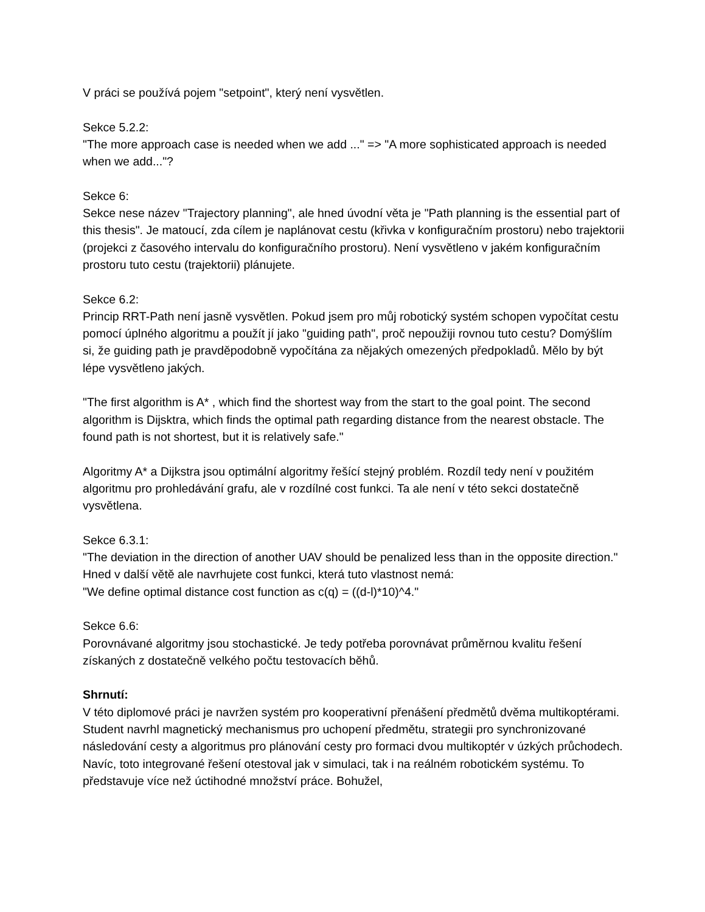V práci se používá pojem "setpoint", který není vysvětlen.
Sekce 5.2.2:
"The more approach case is needed when we add ..." => "A more sophisticated approach is needed when we add..."?
Sekce 6:
Sekce nese název "Trajectory planning", ale hned úvodní věta je "Path planning is the essential part of this thesis". Je matoucí, zda cílem je naplánovat cestu (křivka v konfiguračním prostoru) nebo trajektorii (projekci z časového intervalu do konfiguračního prostoru). Není vysvětleno v jakém konfiguračním prostoru tuto cestu (trajektorii) plánujete.
Sekce 6.2:
Princip RRT-Path není jasně vysvětlen. Pokud jsem pro můj robotický systém schopen vypočítat cestu pomocí úplného algoritmu a použít jí jako "guiding path", proč nepoužiji rovnou tuto cestu? Domýšlím si, že guiding path je pravděpodobně vypočítána za nějakých omezených předpokladů. Mělo by být lépe vysvětleno jakých.
"The first algorithm is A* , which find the shortest way from the start to the goal point. The second algorithm is Dijsktra, which finds the optimal path regarding distance from the nearest obstacle. The found path is not shortest, but it is relatively safe."
Algoritmy A* a Dijkstra jsou optimální algoritmy řešící stejný problém. Rozdíl tedy není v použitém algoritmu pro prohledávání grafu, ale v rozdílné cost funkci. Ta ale není v této sekci dostatečně vysvětlena.
Sekce 6.3.1:
"The deviation in the direction of another UAV should be penalized less than in the opposite direction."
Hned v další větě ale navrhujete cost funkci, která tuto vlastnost nemá:
"We define optimal distance cost function as c(q) = ((d-l)*10)^4."
Sekce 6.6:
Porovnávané algoritmy jsou stochastické. Je tedy potřeba porovnávat průměrnou kvalitu řešení získaných z dostatečně velkého počtu testovacích běhů.
Shrnutí:
V této diplomové práci je navržen systém pro kooperativní přenášení předmětů dvěma multikoptérami. Student navrhl magnetický mechanismus pro uchopení předmětu, strategii pro synchronizované následování cesty a algoritmus pro plánování cesty pro formaci dvou multikoptér v úzkých průchodech. Navíc, toto integrované řešení otestoval jak v simulaci, tak i na reálném robotickém systému. To představuje více než úctihodné množství práce. Bohužel,